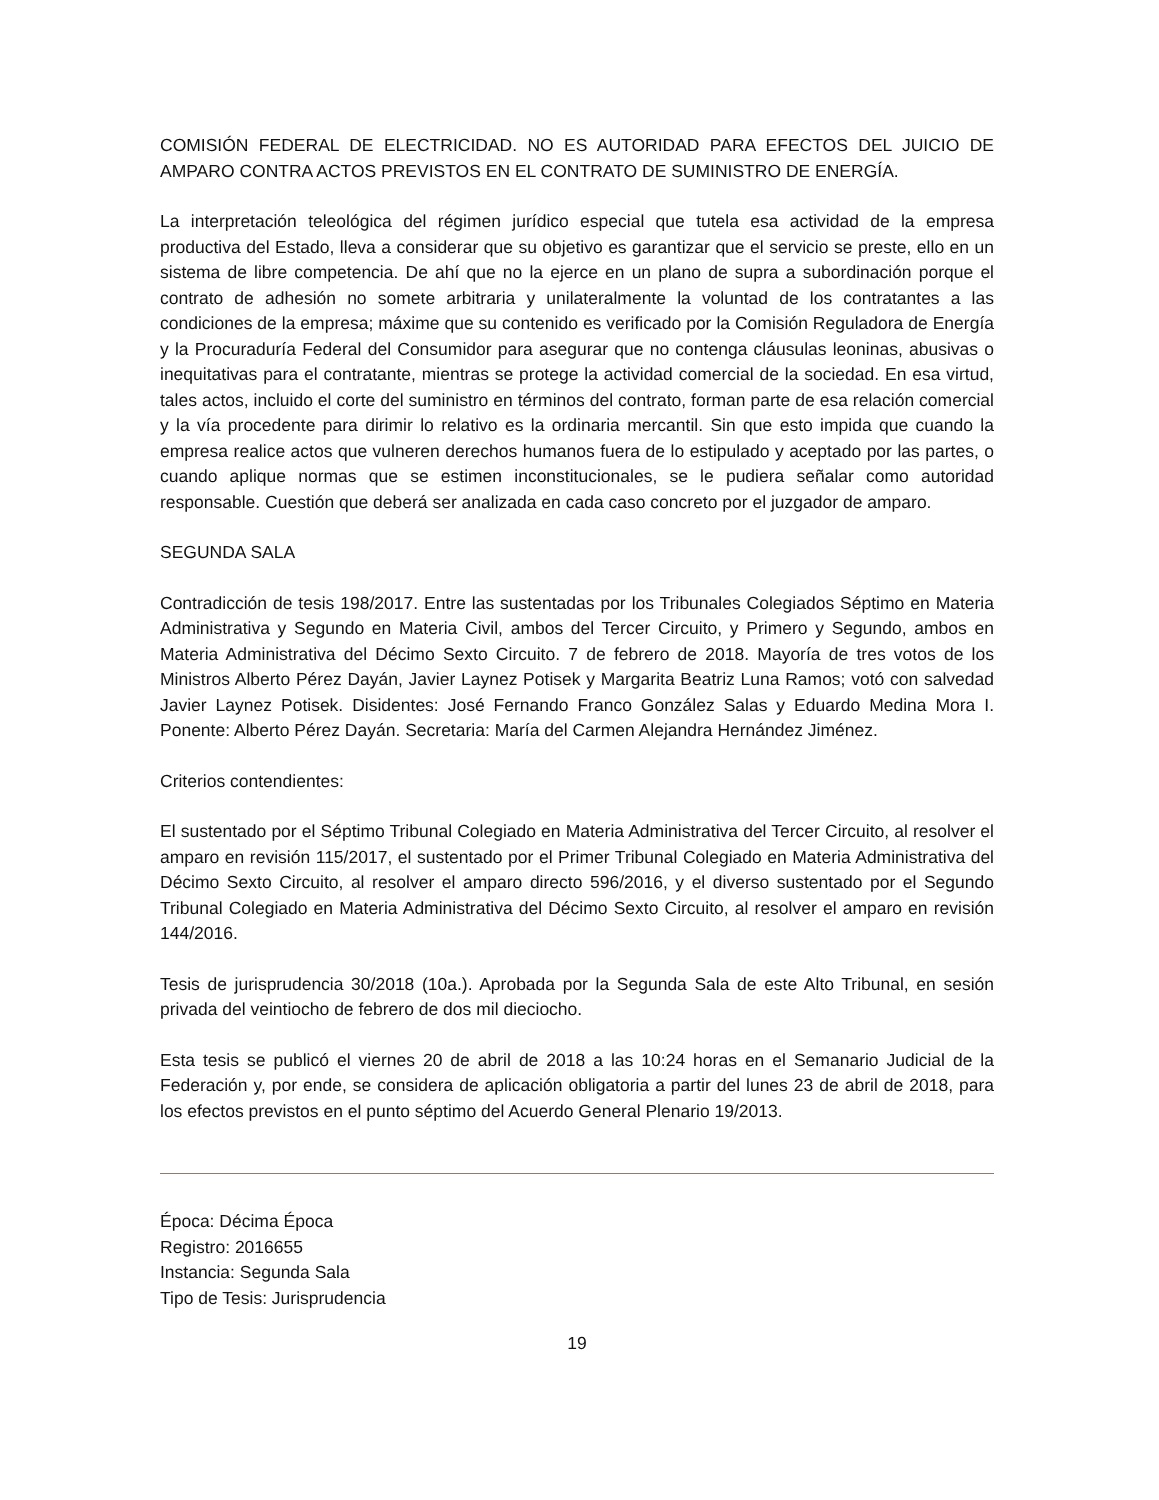COMISIÓN FEDERAL DE ELECTRICIDAD. NO ES AUTORIDAD PARA EFECTOS DEL JUICIO DE AMPARO CONTRA ACTOS PREVISTOS EN EL CONTRATO DE SUMINISTRO DE ENERGÍA.
La interpretación teleológica del régimen jurídico especial que tutela esa actividad de la empresa productiva del Estado, lleva a considerar que su objetivo es garantizar que el servicio se preste, ello en un sistema de libre competencia. De ahí que no la ejerce en un plano de supra a subordinación porque el contrato de adhesión no somete arbitraria y unilateralmente la voluntad de los contratantes a las condiciones de la empresa; máxime que su contenido es verificado por la Comisión Reguladora de Energía y la Procuraduría Federal del Consumidor para asegurar que no contenga cláusulas leoninas, abusivas o inequitativas para el contratante, mientras se protege la actividad comercial de la sociedad. En esa virtud, tales actos, incluido el corte del suministro en términos del contrato, forman parte de esa relación comercial y la vía procedente para dirimir lo relativo es la ordinaria mercantil. Sin que esto impida que cuando la empresa realice actos que vulneren derechos humanos fuera de lo estipulado y aceptado por las partes, o cuando aplique normas que se estimen inconstitucionales, se le pudiera señalar como autoridad responsable. Cuestión que deberá ser analizada en cada caso concreto por el juzgador de amparo.
SEGUNDA SALA
Contradicción de tesis 198/2017. Entre las sustentadas por los Tribunales Colegiados Séptimo en Materia Administrativa y Segundo en Materia Civil, ambos del Tercer Circuito, y Primero y Segundo, ambos en Materia Administrativa del Décimo Sexto Circuito. 7 de febrero de 2018. Mayoría de tres votos de los Ministros Alberto Pérez Dayán, Javier Laynez Potisek y Margarita Beatriz Luna Ramos; votó con salvedad Javier Laynez Potisek. Disidentes: José Fernando Franco González Salas y Eduardo Medina Mora I. Ponente: Alberto Pérez Dayán. Secretaria: María del Carmen Alejandra Hernández Jiménez.
Criterios contendientes:
El sustentado por el Séptimo Tribunal Colegiado en Materia Administrativa del Tercer Circuito, al resolver el amparo en revisión 115/2017, el sustentado por el Primer Tribunal Colegiado en Materia Administrativa del Décimo Sexto Circuito, al resolver el amparo directo 596/2016, y el diverso sustentado por el Segundo Tribunal Colegiado en Materia Administrativa del Décimo Sexto Circuito, al resolver el amparo en revisión 144/2016.
Tesis de jurisprudencia 30/2018 (10a.). Aprobada por la Segunda Sala de este Alto Tribunal, en sesión privada del veintiocho de febrero de dos mil dieciocho.
Esta tesis se publicó el viernes 20 de abril de 2018 a las 10:24 horas en el Semanario Judicial de la Federación y, por ende, se considera de aplicación obligatoria a partir del lunes 23 de abril de 2018, para los efectos previstos en el punto séptimo del Acuerdo General Plenario 19/2013.
Época: Décima Época
Registro: 2016655
Instancia: Segunda Sala
Tipo de Tesis: Jurisprudencia
19